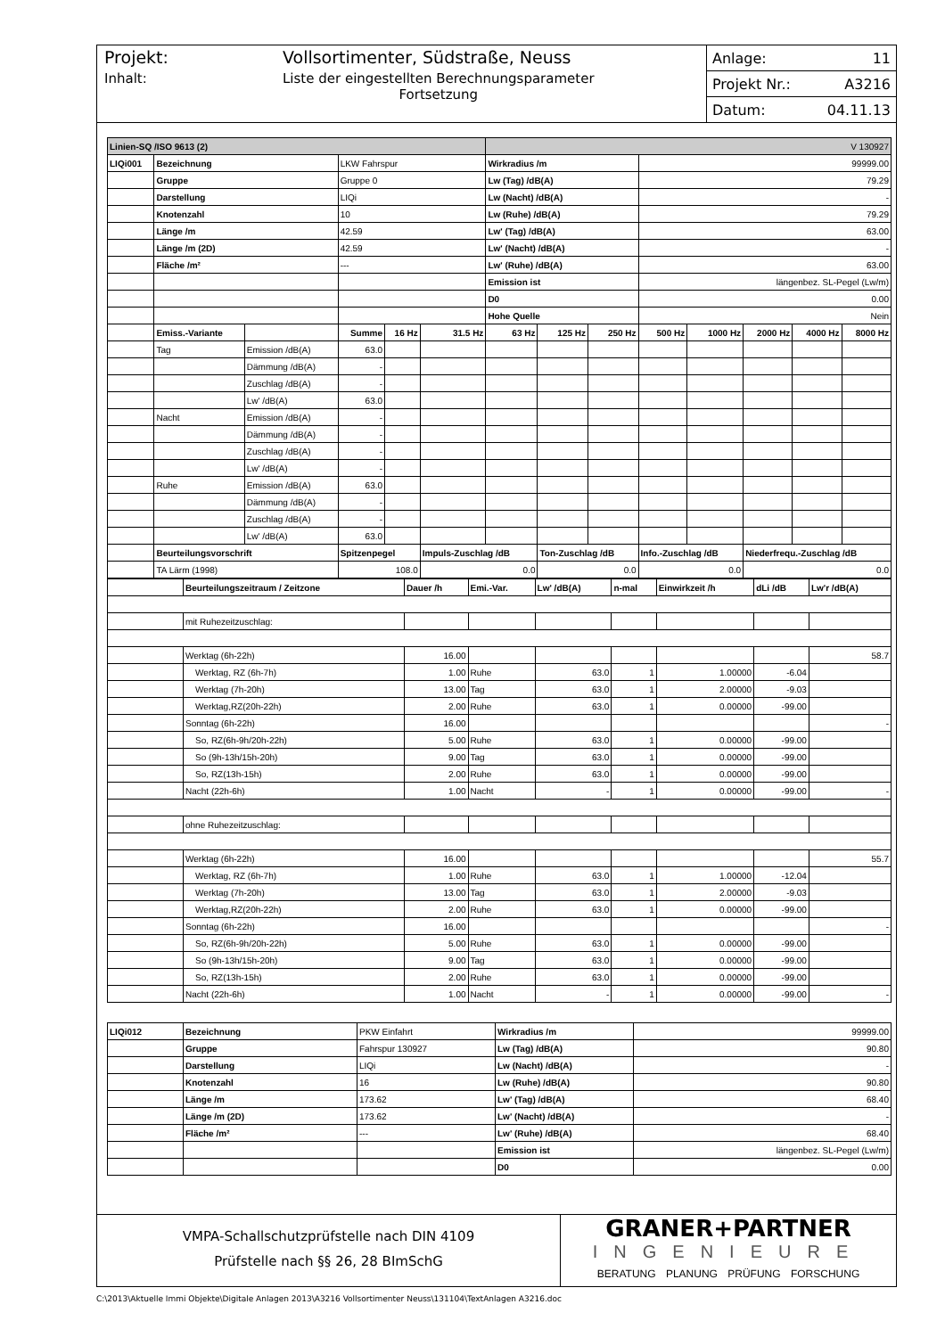Projekt: Vollsortimenter, Südstraße, Neuss
Inhalt: Liste der eingestellten Berechnungsparameter
Fortsetzung
Anlage: 11
Projekt Nr.: A3216
Datum: 04.11.13
| Linien-SQ /ISO 9613 (2) | | | | | | V 130927 | | | | | | | |
| LIQi001 | Bezeichnung | | LKW Fahrspur | | | Wirkradius /m | | | 99999.00 | | | | |
| | Gruppe | | Gruppe 0 | | | Lw (Tag) /dB(A) | | | 79.29 | | | | |
| | Darstellung | | LIQi | | | Lw (Nacht) /dB(A) | | | - | | | | |
| | Knotenzahl | | 10 | | | Lw (Ruhe) /dB(A) | | | 79.29 | | | | |
| | Länge /m | | 42.59 | | | Lw' (Tag) /dB(A) | | | 63.00 | | | | |
| | Länge /m (2D) | | 42.59 | | | Lw' (Nacht) /dB(A) | | | - | | | | |
| | Fläche /m² | | --- | | | Lw' (Ruhe) /dB(A) | | | 63.00 | | | | |
| | | | | | | Emission ist | | | längenbez. SL-Pegel (Lw/m) | | | | |
| | | | | | | D0 | | | 0.00 | | | | |
| | | | | | | Hohe Quelle | | | Nein | | | | |
| | Emiss.-Variante | | Summe | 16 Hz | 31.5 Hz | 63 Hz | 125 Hz | 250 Hz | 500 Hz | 1000 Hz | 2000 Hz | 4000 Hz | 8000 Hz |
| | Tag | Emission /dB(A) | 63.0 | | | | | | | | | | |
| | | Dämmung /dB(A) | - | | | | | | | | | | |
| | | Zuschlag /dB(A) | - | | | | | | | | | | |
| | | Lw' /dB(A) | 63.0 | | | | | | | | | | |
| | Nacht | Emission /dB(A) | - | | | | | | | | | | |
| | | Dämmung /dB(A) | - | | | | | | | | | | |
| | | Zuschlag /dB(A) | - | | | | | | | | | | |
| | | Lw' /dB(A) | - | | | | | | | | | | |
| | Ruhe | Emission /dB(A) | 63.0 | | | | | | | | | | |
| | | Dämmung /dB(A) | - | | | | | | | | | | |
| | | Zuschlag /dB(A) | - | | | | | | | | | | |
| | | Lw' /dB(A) | 63.0 | | | | | | | | | | |
| | Beurteilungsvorschrift | | Spitzenpegel | | Impuls-Zuschlag /dB | | Ton-Zuschlag /dB | | Info.-Zuschlag /dB | | Niederfrequ.-Zuschlag /dB | | |
| | TA Lärm (1998) | | 108.0 | | 0.0 | | 0.0 | | 0.0 | | 0.0 | | |
| | Beurteilungszeitraum / Zeitzone | Dauer /h | Emi.-Var. | Lw' /dB(A) | n-mal | Einwirkzeit /h | dLi /dB | Lw'r /dB(A) |
| | mit Ruhezeitzuschlag: | | | | | | | |
| | Werktag (6h-22h) | 16.00 | | | | | | 58.7 |
| | Werktag, RZ (6h-7h) | 1.00 | Ruhe | 63.0 | 1 | 1.00000 | -6.04 | |
| | Werktag (7h-20h) | 13.00 | Tag | 63.0 | 1 | 2.00000 | -9.03 | |
| | Werktag,RZ(20h-22h) | 2.00 | Ruhe | 63.0 | 1 | 0.00000 | -99.00 | |
| | Sonntag (6h-22h) | 16.00 | | | | | | - |
| | So, RZ(6h-9h/20h-22h) | 5.00 | Ruhe | 63.0 | 1 | 0.00000 | -99.00 | |
| | So (9h-13h/15h-20h) | 9.00 | Tag | 63.0 | 1 | 0.00000 | -99.00 | |
| | So, RZ(13h-15h) | 2.00 | Ruhe | 63.0 | 1 | 0.00000 | -99.00 | |
| | Nacht (22h-6h) | 1.00 | Nacht | - | 1 | 0.00000 | -99.00 | - |
| | ohne Ruhezeitzuschlag: | | | | | | | |
| | Werktag (6h-22h) | 16.00 | | | | | | 55.7 |
| | Werktag, RZ (6h-7h) | 1.00 | Ruhe | 63.0 | 1 | 1.00000 | -12.04 | |
| | Werktag (7h-20h) | 13.00 | Tag | 63.0 | 1 | 2.00000 | -9.03 | |
| | Werktag,RZ(20h-22h) | 2.00 | Ruhe | 63.0 | 1 | 0.00000 | -99.00 | |
| | Sonntag (6h-22h) | 16.00 | | | | | | - |
| | So, RZ(6h-9h/20h-22h) | 5.00 | Ruhe | 63.0 | 1 | 0.00000 | -99.00 | |
| | So (9h-13h/15h-20h) | 9.00 | Tag | 63.0 | 1 | 0.00000 | -99.00 | |
| | So, RZ(13h-15h) | 2.00 | Ruhe | 63.0 | 1 | 0.00000 | -99.00 | |
| | Nacht (22h-6h) | 1.00 | Nacht | - | 1 | 0.00000 | -99.00 | - |
| LIQi012 | Bezeichnung | PKW Einfahrt | Wirkradius /m | 99999.00 |
| | Gruppe | Fahrspur 130927 | Lw (Tag) /dB(A) | 90.80 |
| | Darstellung | LIQi | Lw (Nacht) /dB(A) | - |
| | Knotenzahl | 16 | Lw (Ruhe) /dB(A) | 90.80 |
| | Länge /m | 173.62 | Lw' (Tag) /dB(A) | 68.40 |
| | Länge /m (2D) | 173.62 | Lw' (Nacht) /dB(A) | - |
| | Fläche /m² | --- | Lw' (Ruhe) /dB(A) | 68.40 |
| | | | Emission ist | längenbez. SL-Pegel (Lw/m) |
| | | | D0 | 0.00 |
VMPA-Schallschutzprüfstelle nach DIN 4109
Prüfstelle nach §§ 26, 28 BImSchG
GRANER+PARTNER
INGENIEURE
BERATUNG PLANUNG PRÜFUNG FORSCHUNG
C:\2013\Aktuelle Immi Objekte\Digitale Anlagen 2013\A3216 Vollsortimenter Neuss\131104\TextAnlagen A3216.doc